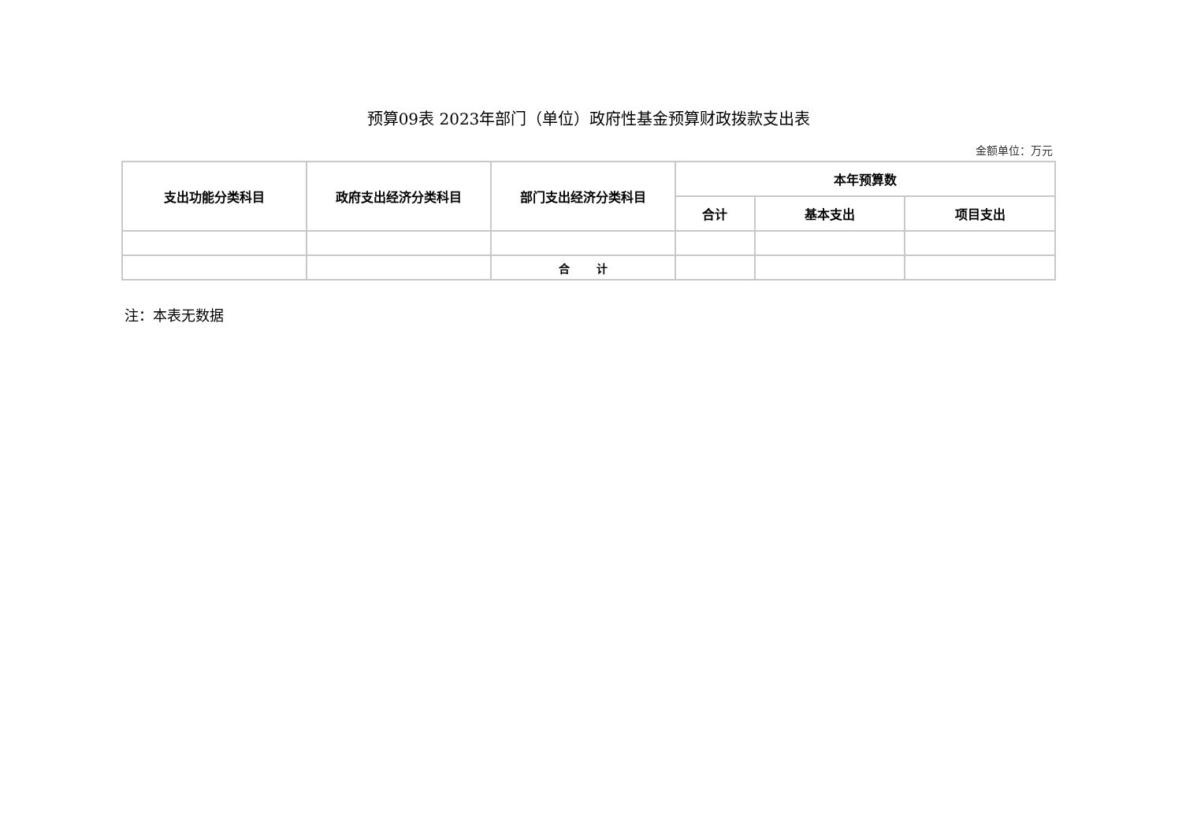预算09表 2023年部门（单位）政府性基金预算财政拨款支出表
金额单位：万元
| 支出功能分类科目 | 政府支出经济分类科目 | 部门支出经济分类科目 | 本年预算数 | | |
| --- | --- | --- | --- | --- | --- |
| | | | 合计 | 基本支出 | 项目支出 |
| | | 合 计 | | | |
注：本表无数据